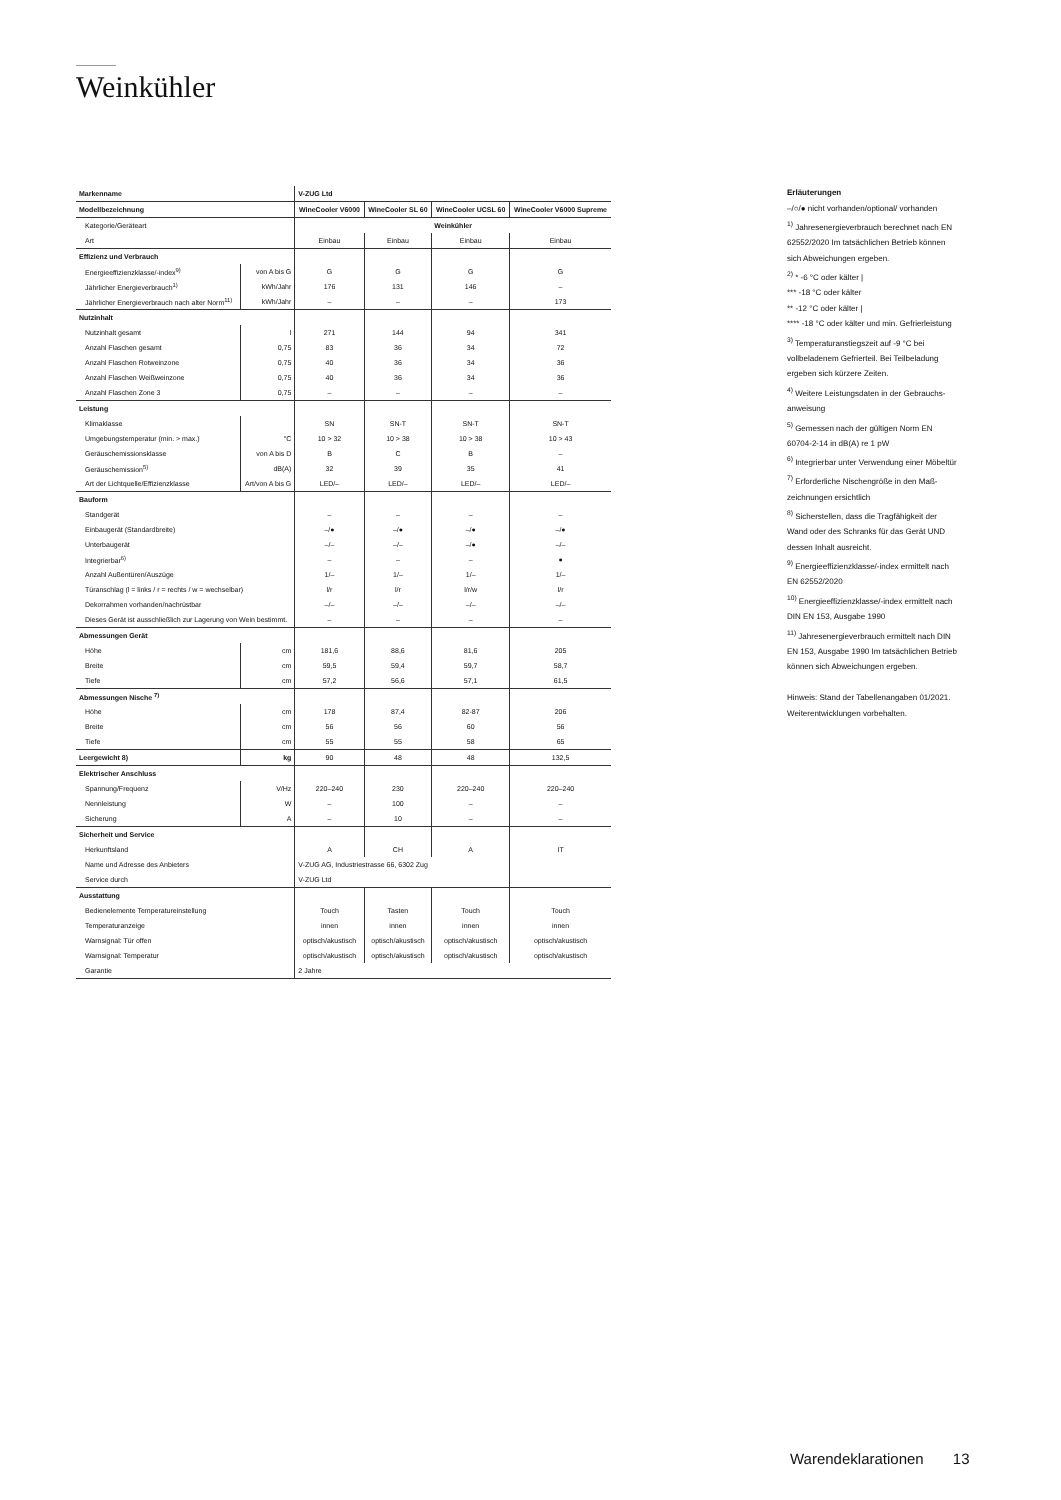Weinkühler
| Markenname | | V-ZUG Ltd | | | |
| Modellbezeichnung | | WineCooler V6000 | WineCooler SL 60 | WineCooler UCSL 60 | WineCooler V6000 Supreme |
| Kategorie/Geräteart | | Weinkühler | | | |
| Art | | Einbau | Einbau | Einbau | Einbau |
| Effizienz und Verbrauch | | | | | |
| Energieeffizienzklasse/-index<sup>9)</sup> | von A bis G | G | G | G | G |
| Jährlicher Energieverbrauch<sup>1)</sup> | kWh/Jahr | 176 | 131 | 146 | – |
| Jährlicher Energieverbrauch nach alter Norm<sup>11)</sup> | kWh/Jahr | – | – | – | 173 |
| Nutzinhalt | | | | | |
| Nutzinhalt gesamt | l | 271 | 144 | 94 | 341 |
| Anzahl Flaschen gesamt | 0,75 | 83 | 36 | 34 | 72 |
| Anzahl Flaschen Rotweinzone | 0,75 | 40 | 36 | 34 | 36 |
| Anzahl Flaschen Weißweinzone | 0,75 | 40 | 36 | 34 | 36 |
| Anzahl Flaschen Zone 3 | 0,75 | – | – | – | – |
| Leistung | | | | | |
| Klimaklasse | | SN | SN-T | SN-T | SN-T |
| Umgebungstemperatur (min. > max.) | °C | 10 > 32 | 10 > 38 | 10 > 38 | 10 > 43 |
| Geräuschemissionsklasse | von A bis D | B | C | B | – |
| Geräuschemission<sup>5)</sup> | dB(A) | 32 | 39 | 35 | 41 |
| Art der Lichtquelle/Effizienzklasse | Art/von A bis G | LED/– | LED/– | LED/– | LED/– |
| Bauform | | | | | |
| Standgerät | | – | – | – | – |
| Einbaugerät (Standardbreite) | | –/● | –/● | –/● | –/● |
| Unterbaugerät | | –/– | –/– | –/● | –/– |
| Integrierbar<sup>6)</sup> | | – | – | – | ● |
| Anzahl Außentüren/Auszüge | | 1/– | 1/– | 1/– | 1/– |
| Türanschlag (l = links / r = rechts / w = wechselbar) | | l/r | l/r | l/r/w | l/r |
| Dekorrahmen vorhanden/nachrüstbar | | –/– | –/– | –/– | –/– |
| Dieses Gerät ist ausschließlich zur Lagerung von Wein bestimmt. | | – | – | – | – |
| Abmessungen Gerät | | | | | |
| Höhe | cm | 181,6 | 88,6 | 81,6 | 205 |
| Breite | cm | 59,5 | 59,4 | 59,7 | 58,7 |
| Tiefe | cm | 57,2 | 56,6 | 57,1 | 61,5 |
| Abmessungen Nische <sup>7)</sup> | | | | | |
| Höhe | cm | 178 | 87,4 | 82-87 | 206 |
| Breite | cm | 56 | 56 | 60 | 56 |
| Tiefe | cm | 55 | 55 | 58 | 65 |
| Leergewicht 8) | kg | 90 | 48 | 48 | 132,5 |
| Elektrischer Anschluss | | | | | |
| Spannung/Frequenz | V/Hz | 220–240 | 230 | 220–240 | 220–240 |
| Nennleistung | W | – | 100 | – | – |
| Sicherung | A | – | 10 | – | – |
| Sicherheit und Service | | | | | |
| Herkunftsland | | A | CH | A | IT |
| Name und Adresse des Anbieters | | V-ZUG AG, Industriestrasse 66, 6302 Zug | | | |
| Service durch | | V-ZUG Ltd | | | |
| Ausstattung | | | | | |
| Bedienelemente Temperatureinstellung | | Touch | Tasten | Touch | Touch |
| Temperaturanzeige | | innen | innen | innen | innen |
| Warnsignal: Tür offen | | optisch/akustisch | optisch/akustisch | optisch/akustisch | optisch/akustisch |
| Warnsignal: Temperatur | | optisch/akustisch | optisch/akustisch | optisch/akustisch | optisch/akustisch |
| Garantie | | 2 Jahre | | | |
Erläuterungen
–/○/● nicht vorhanden/optional/ vorhanden
<sup>1)</sup> Jahresenergieverbrauch berechnet nach EN 62552/2020 Im tatsächlichen Betrieb können sich Abweichungen ergeben.
<sup>2)</sup> * -6 °C oder kälter |
*** -18 °C oder kälter
** -12 °C oder kälter |
**** -18 °C oder kälter und min. Gefrierleistung
<sup>3)</sup> Temperaturanstiegszeit auf -9 °C bei vollbeladenem Gefrierteil. Bei Teilbeladung ergeben sich kürzere Zeiten.
<sup>4)</sup> Weitere Leistungsdaten in der Gebrauchs­anweisung
<sup>5)</sup> Gemessen nach der gültigen Norm EN 60704-2-14 in dB(A) re 1 pW
<sup>6)</sup> Integrierbar unter Verwendung einer Möbeltür
<sup>7)</sup> Erforderliche Nischengröße in den Maß­zeichnungen ersichtlich
<sup>8)</sup> Sicherstellen, dass die Tragfähigkeit der Wand oder des Schranks für das Gerät UND dessen Inhalt ausreicht.
<sup>9)</sup> Energieeffizienzklasse/-index ermittelt nach EN 62552/2020
<sup>10)</sup> Energieeffizienzklasse/-index ermittelt nach DIN EN 153, Ausgabe 1990
<sup>11)</sup> Jahresenergieverbrauch ermittelt nach DIN EN 153, Ausgabe 1990 Im tatsächlichen Betrieb können sich Abweichungen ergeben.
Hinweis: Stand der Tabellenangaben 01/2021.
Weiterentwicklungen vorbehalten.
Warendeklarationen 13